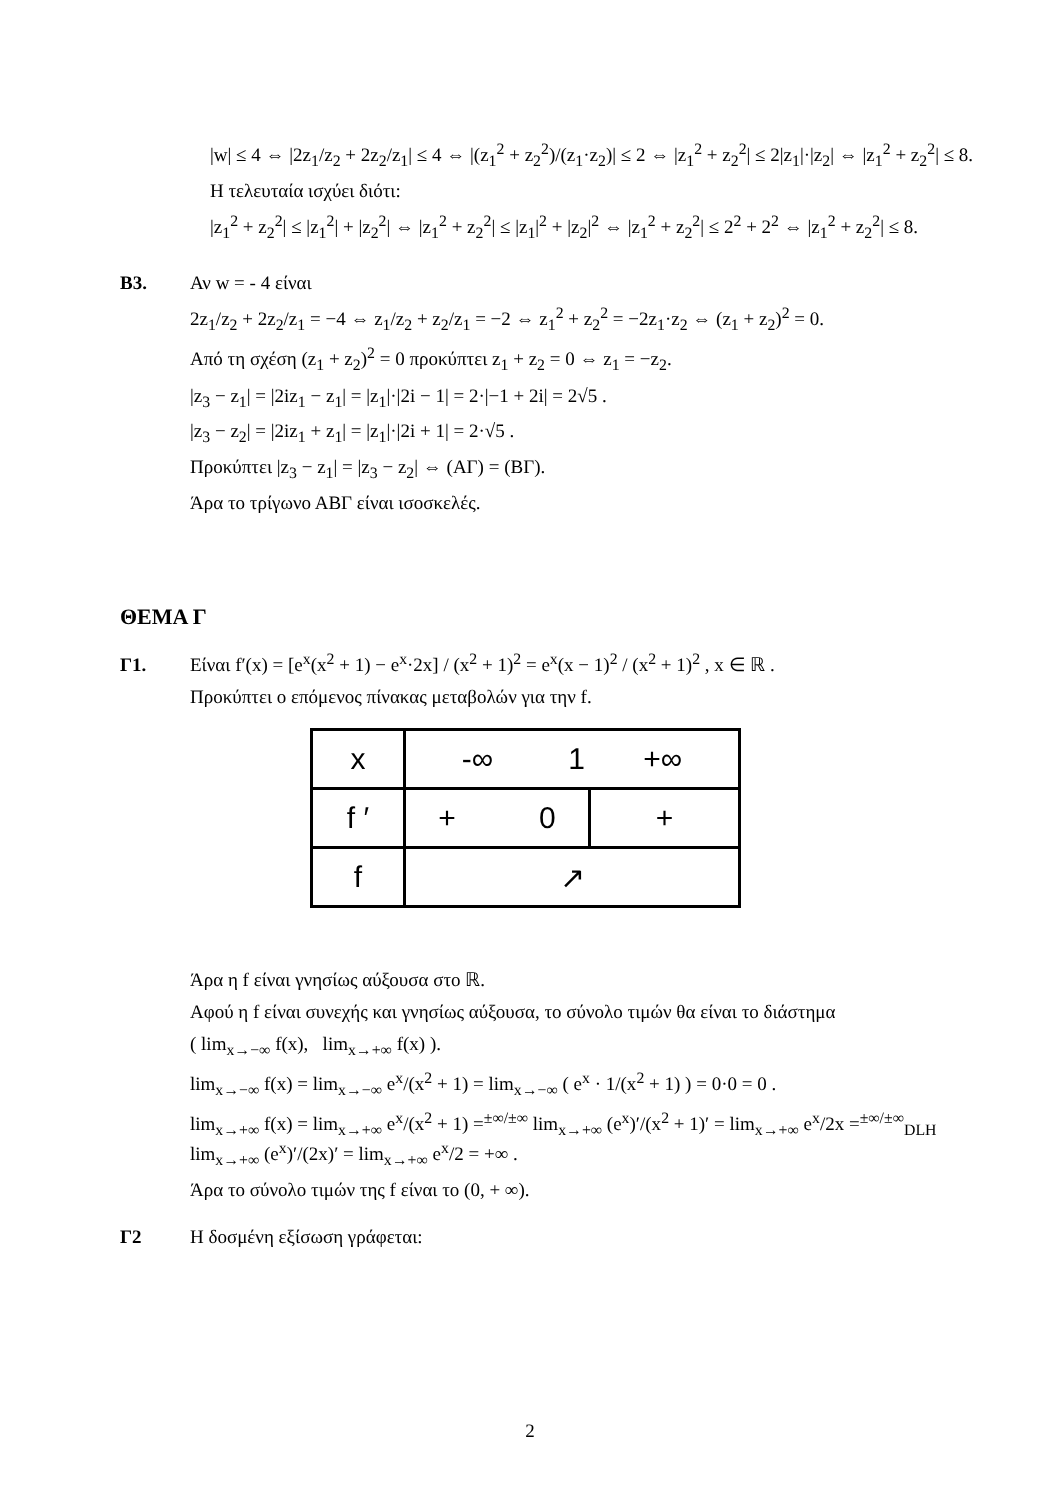|w| ≤ 4 ⇔ |2z<sub>1</sub>/z<sub>2</sub> + 2z<sub>2</sub>/z<sub>1</sub>| ≤ 4 ⇔ |(z<sub>1</sub><sup>2</sup> + z<sub>2</sub><sup>2</sup>)/(z<sub>1</sub>·z<sub>2</sub>)| ≤ 2 ⇔ |z<sub>1</sub><sup>2</sup> + z<sub>2</sub><sup>2</sup>| ≤ 2|z<sub>1</sub>|·|z<sub>2</sub>| ⇔ |z<sub>1</sub><sup>2</sup> + z<sub>2</sub><sup>2</sup>| ≤ 8.
Η τελευταία ισχύει διότι:
|z<sub>1</sub><sup>2</sup> + z<sub>2</sub><sup>2</sup>| ≤ |z<sub>1</sub><sup>2</sup>| + |z<sub>2</sub><sup>2</sup>| ⇔ |z<sub>1</sub><sup>2</sup> + z<sub>2</sub><sup>2</sup>| ≤ |z<sub>1</sub>|<sup>2</sup> + |z<sub>2</sub>|<sup>2</sup> ⇔ |z<sub>1</sub><sup>2</sup> + z<sub>2</sub><sup>2</sup>| ≤ 2<sup>2</sup> + 2<sup>2</sup> ⇔ |z<sub>1</sub><sup>2</sup> + z<sub>2</sub><sup>2</sup>| ≤ 8.
B3. Αν w = - 4 είναι
2z<sub>1</sub>/z<sub>2</sub> + 2z<sub>2</sub>/z<sub>1</sub> = −4 ⇔ z<sub>1</sub>/z<sub>2</sub> + z<sub>2</sub>/z<sub>1</sub> = −2 ⇔ z<sub>1</sub><sup>2</sup> + z<sub>2</sub><sup>2</sup> = −2z<sub>1</sub>·z<sub>2</sub> ⇔ (z<sub>1</sub> + z<sub>2</sub>)<sup>2</sup> = 0.
Από τη σχέση (z<sub>1</sub> + z<sub>2</sub>)<sup>2</sup> = 0 προκύπτει z<sub>1</sub> + z<sub>2</sub> = 0 ⇔ z<sub>1</sub> = −z<sub>2</sub>.
|z<sub>3</sub> − z<sub>1</sub>| = |2iz<sub>1</sub> − z<sub>1</sub>| = |z<sub>1</sub>|·|2i − 1| = 2·|−1 + 2i| = 2√5 .
|z<sub>3</sub> − z<sub>2</sub>| = |2iz<sub>1</sub> + z<sub>1</sub>| = |z<sub>1</sub>|·|2i + 1| = 2·√5 .
Προκύπτει |z<sub>3</sub> − z<sub>1</sub>| = |z<sub>3</sub> − z<sub>2</sub>| ⇔ (ΑΓ) = (ΒΓ).
Άρα το τρίγωνο ΑΒΓ είναι ισοσκελές.
ΘΕΜΑ Γ
Γ1. Είναι f′(x) = [e<sup>x</sup>(x<sup>2</sup> + 1) − e<sup>x</sup>·2x] / (x<sup>2</sup> + 1)<sup>2</sup> = e<sup>x</sup>(x − 1)<sup>2</sup> / (x<sup>2</sup> + 1)<sup>2</sup> , x ∈ ℝ .
Προκύπτει ο επόμενος πίνακας μεταβολών για την f.
| x | -∞ 1 +∞ | |
| f ′ | + 0 | + |
| f | ↗ | |
Άρα η f είναι γνησίως αύξουσα στο ℝ.
Αφού η f είναι συνεχής και γνησίως αύξουσα, το σύνολο τιμών θα είναι το διάστημα
( lim<sub>x→−∞</sub> f(x), lim<sub>x→+∞</sub> f(x) ).
lim<sub>x→−∞</sub> f(x) = lim<sub>x→−∞</sub> e<sup>x</sup>/(x<sup>2</sup> + 1) = lim<sub>x→−∞</sub> ( e<sup>x</sup> · 1/(x<sup>2</sup> + 1) ) = 0·0 = 0 .
lim<sub>x→+∞</sub> f(x) = lim<sub>x→+∞</sub> e<sup>x</sup>/(x<sup>2</sup> + 1) =<sup>±∞/±∞</sup> lim<sub>x→+∞</sub> (e<sup>x</sup>)′/(x<sup>2</sup> + 1)′ = lim<sub>x→+∞</sub> e<sup>x</sup>/2x =<sup>±∞/±∞</sup><sub>DLH</sub> lim<sub>x→+∞</sub> (e<sup>x</sup>)′/(2x)′ = lim<sub>x→+∞</sub> e<sup>x</sup>/2 = +∞ .
Άρα το σύνολο τιμών της f είναι το (0, + ∞).
Γ2 Η δοσμένη εξίσωση γράφεται:
2